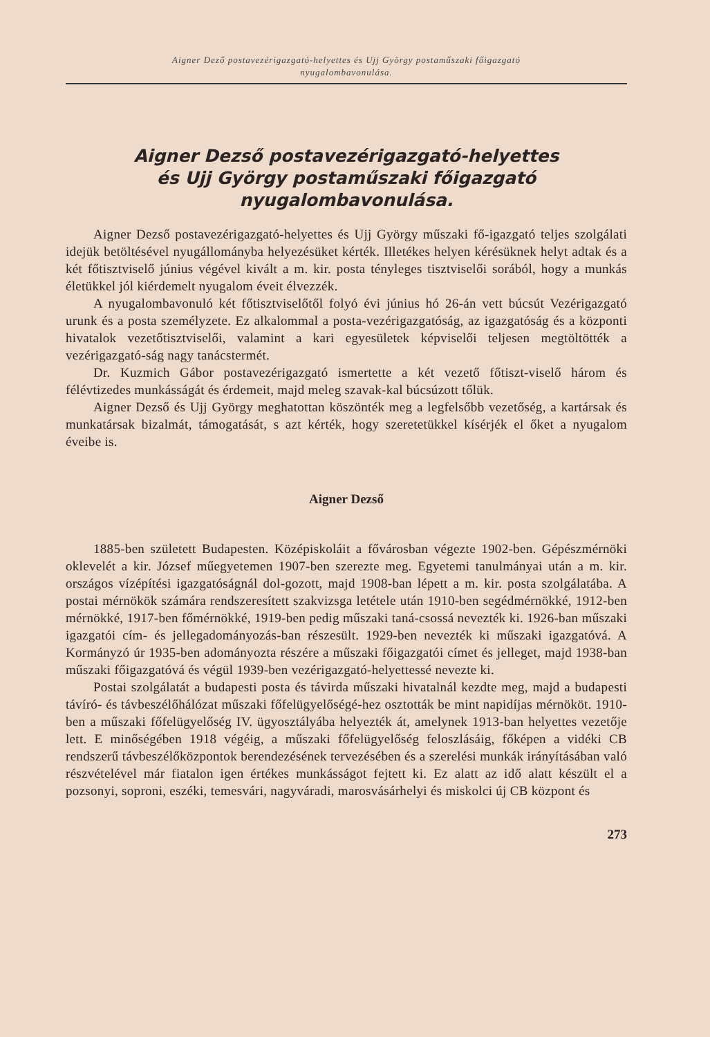Aigner Dező postavezérigazgató-helyettes és Ujj György postaműszaki főigazgató
nyugalombavonulása.
Aigner Dezső postavezérigazgató-helyettes
és Ujj György postaműszaki főigazgató
nyugalombavonulása.
Aigner Dezső postavezérigazgató-helyettes és Ujj György műszaki fő-igazgató teljes szolgálati idejük betöltésével nyugállományba helyezésüket kérték. Illetékes helyen kérésüknek helyt adtak és a két főtisztviselő június végével kivált a m. kir. posta tényleges tisztviselői sorából, hogy a munkás életükkel jól kiérdemelt nyugalom éveit élvezzék.
A nyugalombavonuló két főtisztviselőtől folyó évi június hó 26-án vett búcsút Vezérigazgató urunk és a posta személyzete. Ez alkalommal a posta-vezérigazgatóság, az igazgatóság és a központi hivatalok vezetőtisztviselői, valamint a kari egyesületek képviselői teljesen megtöltötték a vezérigazgató-ság nagy tanácstermét.
Dr. Kuzmich Gábor postavezérigazgató ismertette a két vezető főtiszt-viselő három és félévtizedes munkásságát és érdemeit, majd meleg szavak-kal búcsúzott tőlük.
Aigner Dezső és Ujj György meghatottan köszönték meg a legfelsőbb vezetőség, a kartársak és munkatársak bizalmát, támogatását, s azt kérték, hogy szeretetükkel kísérjék el őket a nyugalom éveibe is.
Aigner Dezső
1885-ben született Budapesten. Középiskoláit a fővárosban végezte 1902-ben. Gépészmérnöki oklevelét a kir. József műegyetemen 1907-ben szerezte meg. Egyetemi tanulmányai után a m. kir. országos vízépítési igazgatóságnál dol-gozott, majd 1908-ban lépett a m. kir. posta szolgálatába. A postai mérnökök számára rendszeresített szakvizsga letétele után 1910-ben segédmérnökké, 1912-ben mérnökké, 1917-ben főmérnökké, 1919-ben pedig műszaki taná-csossá nevezték ki. 1926-ban műszaki igazgatói cím- és jellegadományozás-ban részesült. 1929-ben nevezték ki műszaki igazgatóvá. A Kormányzó úr 1935-ben adományozta részére a műszaki főigazgatói címet és jelleget, majd 1938-ban műszaki főigazgatóvá és végül 1939-ben vezérigazgató-helyettessé nevezte ki.
Postai szolgálatát a budapesti posta és távirda műszaki hivatalnál kezdte meg, majd a budapesti távíró- és távbeszélőhálózat műszaki főfelügyelőségé-hez osztották be mint napidíjas mérnököt. 1910-ben a műszaki főfelügyelőség IV. ügyosztályába helyezték át, amelynek 1913-ban helyettes vezetője lett. E minőségében 1918 végéig, a műszaki főfelügyelőség feloszlásáig, főképen a vidéki CB rendszerű távbeszélőközpontok berendezésének tervezésében és a szerelési munkák irányításában való részvételével már fiatalon igen értékes munkásságot fejtett ki. Ez alatt az idő alatt készült el a pozsonyi, soproni, eszéki, temesvári, nagyváradi, marosvásárhelyi és miskolci új CB központ és
273